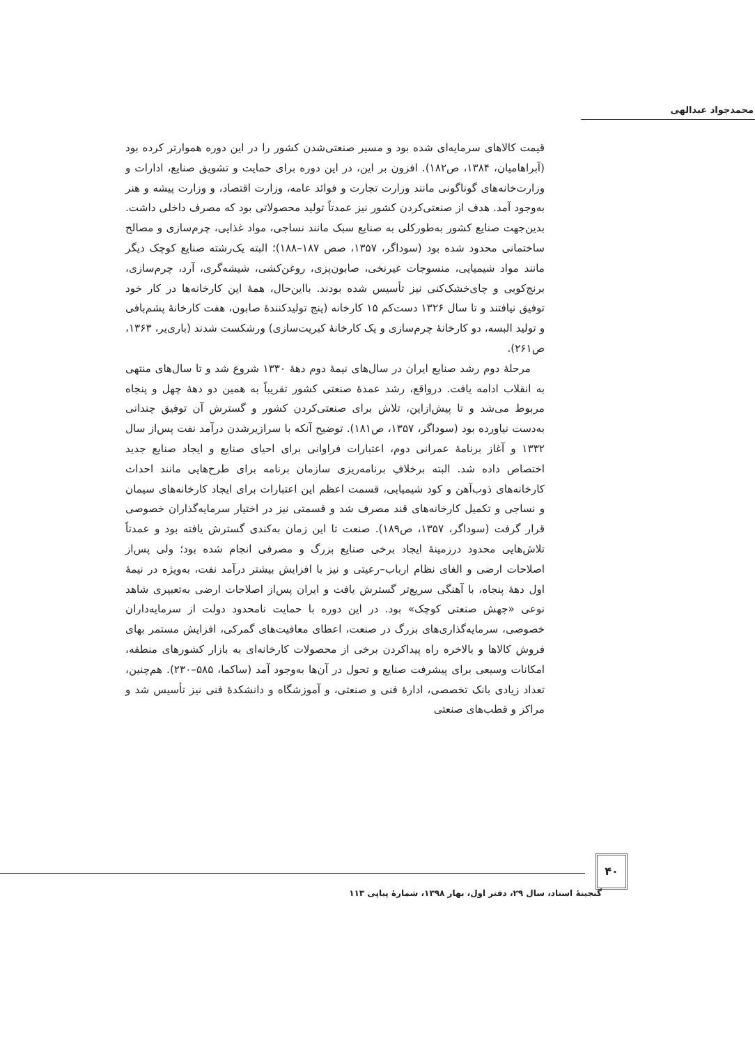محمدجواد عبدالهی
قیمت کالاهای سرمایه‌ای شده بود و مسیر صنعتی‌شدن کشور را در این دوره هموارتر کرده بود (آبراهامیان، ۱۳۸۴، ص۱۸۲). افزون بر این، در این دوره برای حمایت و تشویق صنایع، ادارات و وزارت‌خانه‌های گوناگونی مانند وزارت تجارت و فوائد عامه، وزارت اقتصاد، و وزارت پیشه و هنر به‌وجود آمد. هدف از صنعتی‌کردن کشور نیز عمدتاً تولید محصولاتی بود که مصرف داخلی داشت. بدین‌جهت صنایع کشور به‌طورکلی به صنایع سبک مانند نساجی، مواد غذایی، چرم‌سازی و مصالح ساختمانی محدود شده بود (سوداگر، ۱۳۵۷، صص ۱۸۷–۱۸۸)؛ البته یک‌رشته صنایع کوچک دیگر مانند مواد شیمیایی، منسوجات غیرنخی، صابون‌پزی، روغن‌کشی، شیشه‌گری، آرد، چرم‌سازی، برنج‌کوبی و چای‌خشک‌کنی نیز تأسیس شده بودند. بااین‌حال، همهٔ این کارخانه‌ها در کار خود توفیق نیافتند و تا سال ۱۳۲۶ دست‌کم ۱۵ کارخانه (پنج تولیدکنندهٔ صابون، هفت کارخانهٔ پشم‌بافی و تولید البسه، دو کارخانهٔ چرم‌سازی و یک کارخانهٔ کبریت‌سازی) ورشکست شدند (باری‌یر، ۱۳۶۳، ص۲۶۱).
مرحلهٔ دوم رشد صنایع ایران در سال‌های نیمهٔ دوم دههٔ ۱۳۳۰ شروع شد و تا سال‌های منتهی به انقلاب ادامه یافت. درواقع، رشد عمدهٔ صنعتی کشور تقریباً به همین دو دههٔ چهل و پنجاه مربوط می‌شد و تا پیش‌ازاین، تلاش برای صنعتی‌کردن کشور و گسترش آن توفیق چندانی به‌دست نیاورده بود (سوداگر، ۱۳۵۷، ص۱۸۱). توضیح آنکه با سرازیرشدن درآمد نفت پس‌از سال ۱۳۳۲ و آغاز برنامهٔ عمرانی دوم، اعتبارات فراوانی برای احیای صنایع و ایجاد صنایع جدید اختصاص داده شد. البته برخلافِ برنامه‌ریزی سازمان برنامه برای طرح‌هایی مانند احداث کارخانه‌های ذوب‌آهن و کود شیمیایی، قسمت اعظم این اعتبارات برای ایجاد کارخانه‌های سیمان و نساجی و تکمیل کارخانه‌های قند مصرف شد و قسمتی نیز در اختیار سرمایه‌گذاران خصوصی قرار گرفت (سوداگر، ۱۳۵۷، ص۱۸۹). صنعت تا این زمان به‌کندی گسترش یافته بود و عمدتاً تلاش‌هایی محدود درزمینهٔ ایجاد برخی صنایع بزرگ و مصرفی انجام شده بود؛ ولی پس‌از اصلاحات ارضی و الغای نظام ارباب–رعیتی و نیز با افزایش بیشتر درآمد نفت، به‌ویژه در نیمهٔ اول دههٔ پنجاه، با آهنگی سریع‌تر گسترش یافت و ایران پس‌از اصلاحات ارضی به‌تعبیری شاهد نوعی «جهش صنعتی کوچک» بود. در این دوره با حمایت نامحدود دولت از سرمایه‌داران خصوصی، سرمایه‌گذاری‌های بزرگ در صنعت، اعطای معافیت‌های گمرکی، افزایش مستمر بهای فروش کالاها و بالاخره راه پیداکردن برخی از محصولات کارخانه‌ای به بازار کشورهای منطقه، امکانات وسیعی برای پیشرفت صنایع و تحول در آن‌ها به‌وجود آمد (ساکما، ۵۸۵–۲۳۰). هم‌چنین، تعداد زیادی بانک تخصصی، ادارهٔ فنی و صنعتی، و آموزشگاه و دانشکدهٔ فنی نیز تأسیس شد و مراکز و قطب‌های صنعتی
۴۰
گنجینهٔ اسناد، سال ۲۹، دفتر اول، بهار ۱۳۹۸، شمارهٔ پیاپی ۱۱۳